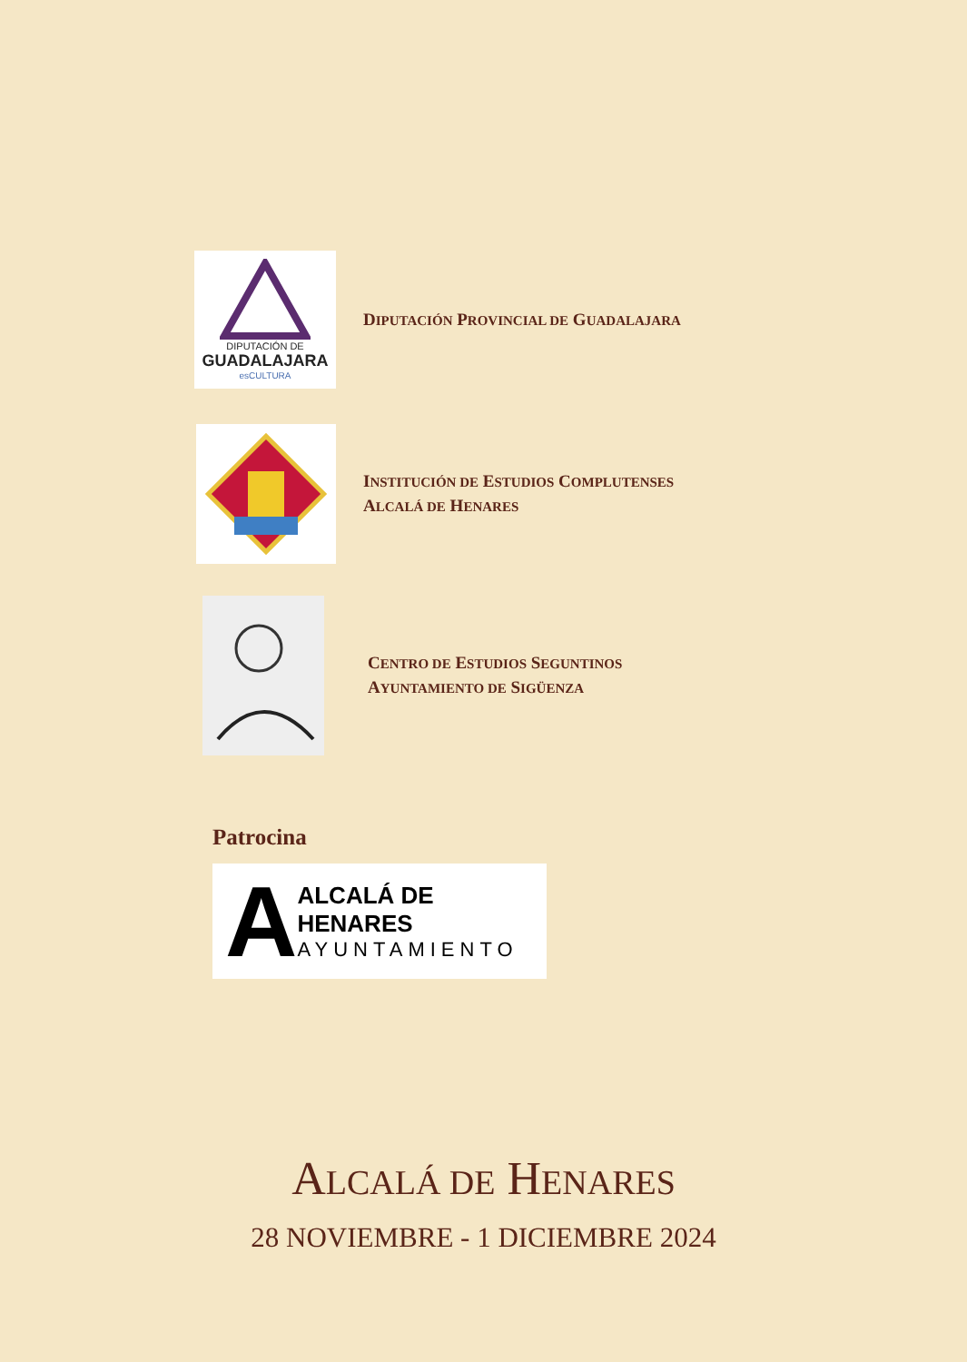DIPUTACIÓN DE
GUADALAJARA
esCULTURA
DIPUTACIÓN PROVINCIAL DE GUADALAJARA
INSTITUCIÓN DE ESTUDIOS COMPLUTENSES
ALCALÁ DE HENARES
CENTRO DE ESTUDIOS SEGUNTINOS
AYUNTAMIENTO DE SIGÜENZA
Patrocina
A
ALCALÁ DE HENARES
AYUNTAMIENTO
ALCALÁ DE HENARES
28 NOVIEMBRE - 1 DICIEMBRE 2024